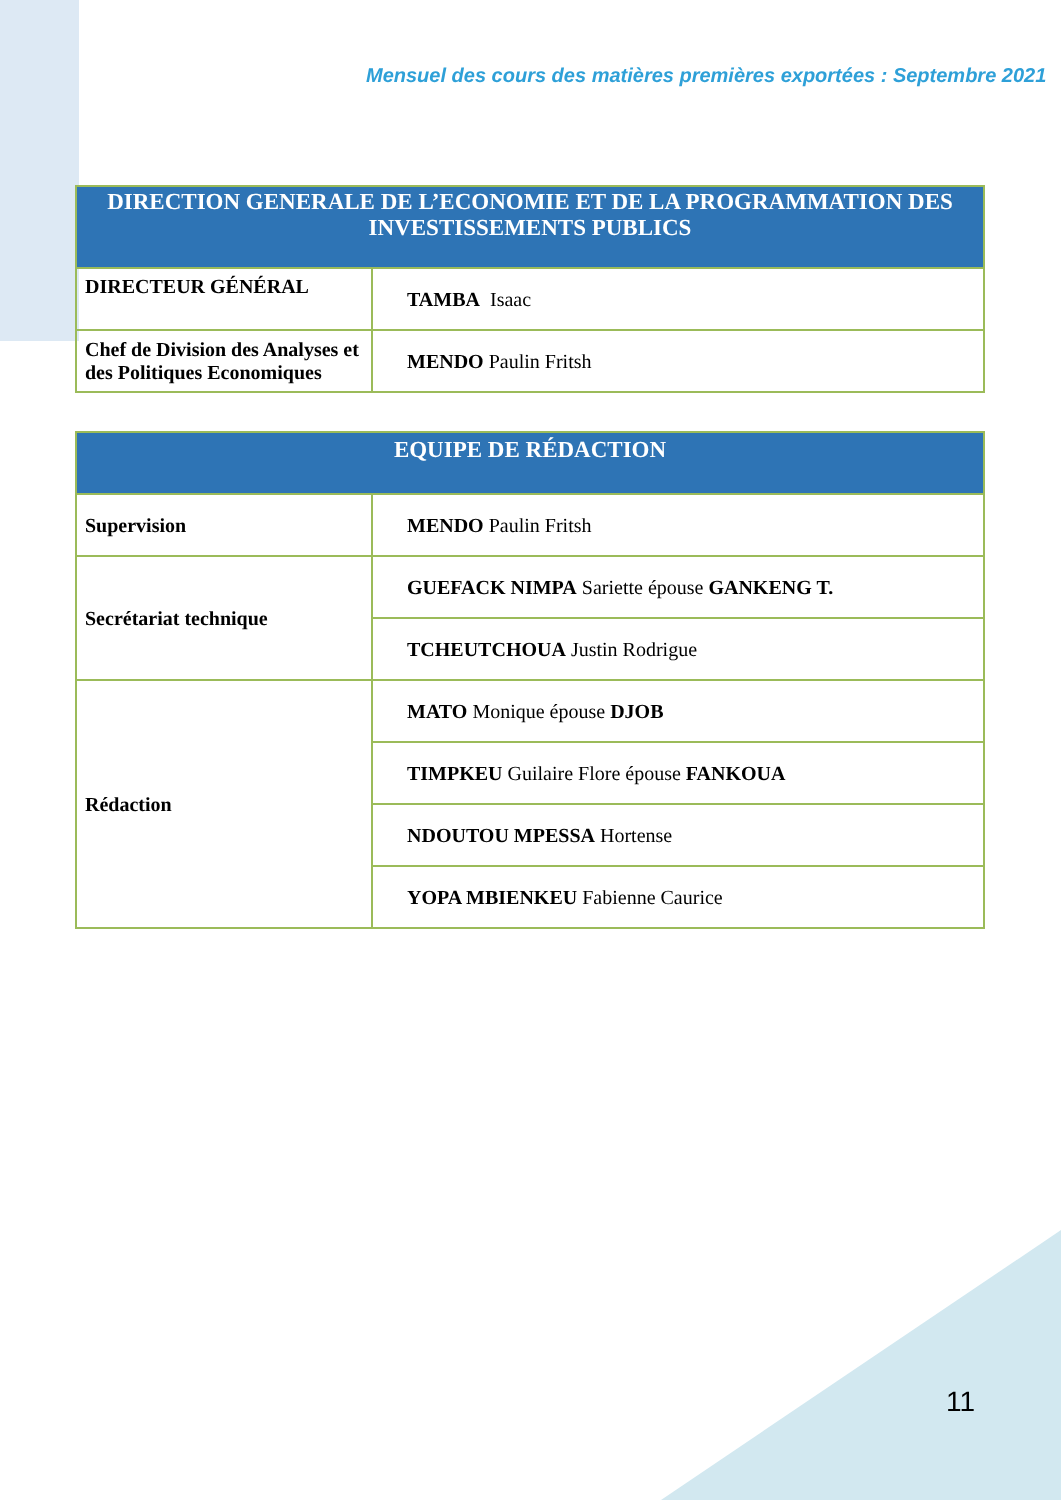Mensuel des cours des matières premières exportées : Septembre 2021
| DIRECTION GENERALE DE L’ECONOMIE ET DE LA PROGRAMMATION DES INVESTISSEMENTS PUBLICS | |
| --- | --- |
| DIRECTEUR GÉNÉRAL | TAMBA Isaac |
| Chef de Division des Analyses et des Politiques Economiques | MENDO Paulin Fritsh |
| EQUIPE DE RÉDACTION | |
| --- | --- |
| Supervision | MENDO Paulin Fritsh |
| Secrétariat technique | GUEFACK NIMPA Sariette épouse GANKENG T. |
| | TCHEUTCHOUA Justin Rodrigue |
| Rédaction | MATO Monique épouse DJOB |
| | TIMPKEU Guilaire Flore épouse FANKOUA |
| | NDOUTOU MPESSA Hortense |
| | YOPA MBIENKEU Fabienne Caurice |
11